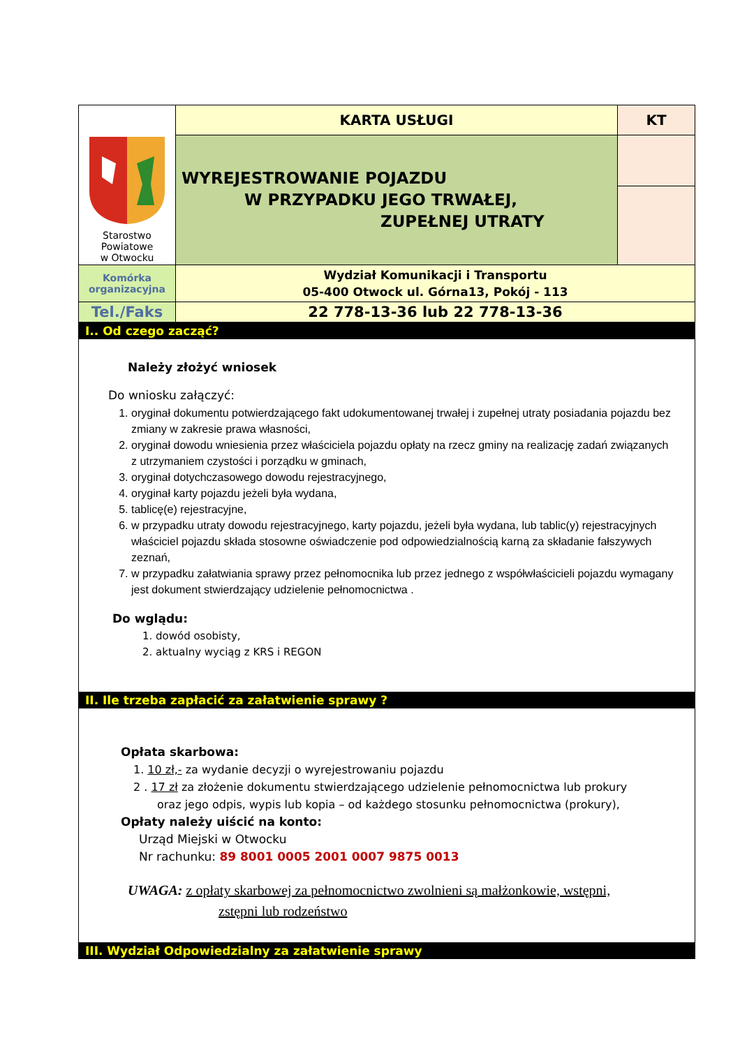| Starostwo Powiatowe w Otwocku | KARTA USŁUGI | KT |
| | WYREJESTROWANIE POJAZDU W PRZYPADKU JEGO TRWAŁEJ, ZUPEŁNEJ UTRATY | |
| Komórka organizacyjna | Wydział Komunikacji i Transportu 05-400 Otwock ul. Górna13, Pokój - 113 | |
| Tel./Faks | 22 778-13-36 lub 22 778-13-36 | |
I.. Od czego zacząć?
Należy złożyć wniosek
Do wniosku załączyć:
1. oryginał dokumentu potwierdzającego fakt udokumentowanej trwałej i zupełnej utraty posiadania pojazdu bez zmiany w zakresie prawa własności,
2. oryginał dowodu wniesienia przez właściciela pojazdu opłaty na rzecz gminy na realizację zadań związanych z utrzymaniem czystości i porządku w gminach,
3. oryginał dotychczasowego dowodu rejestracyjnego,
4. oryginał karty pojazdu jeżeli była wydana,
5. tablicę(e) rejestracyjne,
6. w przypadku utraty dowodu rejestracyjnego, karty pojazdu, jeżeli była wydana, lub tablic(y) rejestracyjnych właściciel pojazdu składa stosowne oświadczenie pod odpowiedzialnością karną za składanie fałszywych zeznań,
7. w przypadku załatwiania sprawy przez pełnomocnika lub przez jednego z współwłaścicieli pojazdu wymagany jest dokument stwierdzający udzielenie pełnomocnictwa .
Do wglądu:
1. dowód osobisty,
2. aktualny wyciąg z KRS i REGON
II. Ile trzeba zapłacić za załatwienie sprawy ?
Opłata skarbowa:
1. 10 zł,- za wydanie decyzji o wyrejestrowaniu pojazdu
2 . 17 zł za złożenie dokumentu stwierdzającego udzielenie pełnomocnictwa lub prokury
oraz jego odpis, wypis lub kopia – od każdego stosunku pełnomocnictwa (prokury),
Opłaty należy uiścić na konto:
Urząd Miejski w Otwocku
Nr rachunku: 89 8001 0005 2001 0007 9875 0013
UWAGA: z opłaty skarbowej za pełnomocnictwo zwolnieni są małżonkowie, wstępni,
zstępni lub rodzeństwo
III. Wydział Odpowiedzialny za załatwienie sprawy